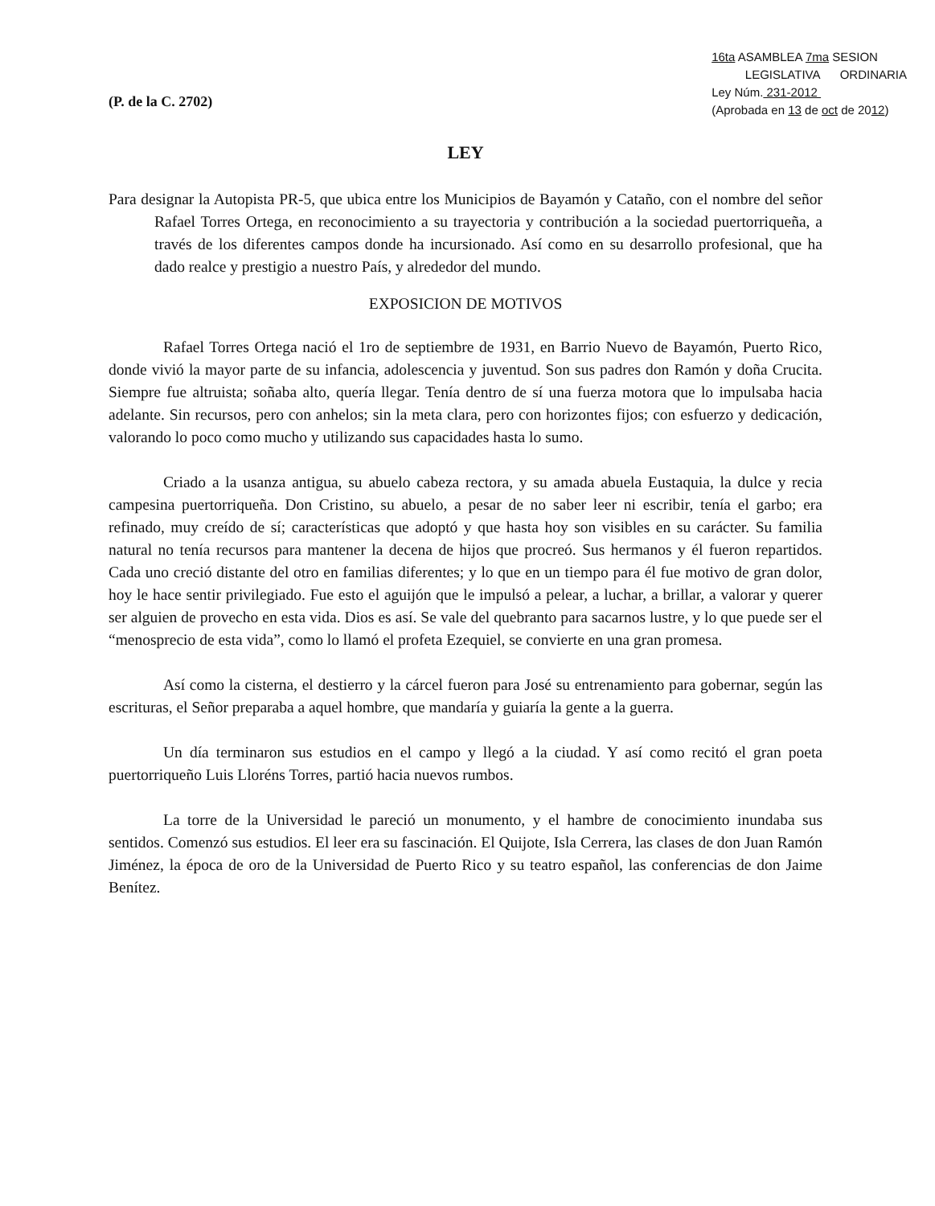(P. de la C. 2702)
16ta ASAMBLEA 7ma SESION
LEGISLATIVA ORDINARIA
Ley Núm. 231-2012
(Aprobada en 13 de oct de 2012)
LEY
Para designar la Autopista PR-5, que ubica entre los Municipios de Bayamón y Cataño, con el nombre del señor Rafael Torres Ortega, en reconocimiento a su trayectoria y contribución a la sociedad puertorriqueña, a través de los diferentes campos donde ha incursionado. Así como en su desarrollo profesional, que ha dado realce y prestigio a nuestro País, y alrededor del mundo.
EXPOSICION DE MOTIVOS
Rafael Torres Ortega nació el 1ro de septiembre de 1931, en Barrio Nuevo de Bayamón, Puerto Rico, donde vivió la mayor parte de su infancia, adolescencia y juventud. Son sus padres don Ramón y doña Crucita. Siempre fue altruista; soñaba alto, quería llegar. Tenía dentro de sí una fuerza motora que lo impulsaba hacia adelante. Sin recursos, pero con anhelos; sin la meta clara, pero con horizontes fijos; con esfuerzo y dedicación, valorando lo poco como mucho y utilizando sus capacidades hasta lo sumo.
Criado a la usanza antigua, su abuelo cabeza rectora, y su amada abuela Eustaquia, la dulce y recia campesina puertorriqueña. Don Cristino, su abuelo, a pesar de no saber leer ni escribir, tenía el garbo; era refinado, muy creído de sí; características que adoptó y que hasta hoy son visibles en su carácter. Su familia natural no tenía recursos para mantener la decena de hijos que procreó. Sus hermanos y él fueron repartidos. Cada uno creció distante del otro en familias diferentes; y lo que en un tiempo para él fue motivo de gran dolor, hoy le hace sentir privilegiado. Fue esto el aguijón que le impulsó a pelear, a luchar, a brillar, a valorar y querer ser alguien de provecho en esta vida. Dios es así. Se vale del quebranto para sacarnos lustre, y lo que puede ser el “menosprecio de esta vida”, como lo llamó el profeta Ezequiel, se convierte en una gran promesa.
Así como la cisterna, el destierro y la cárcel fueron para José su entrenamiento para gobernar, según las escrituras, el Señor preparaba a aquel hombre, que mandaría y guiaría la gente a la guerra.
Un día terminaron sus estudios en el campo y llegó a la ciudad. Y así como recitó el gran poeta puertorriqueño Luis Lloréns Torres, partió hacia nuevos rumbos.
La torre de la Universidad le pareció un monumento, y el hambre de conocimiento inundaba sus sentidos. Comenzó sus estudios. El leer era su fascinación. El Quijote, Isla Cerrera, las clases de don Juan Ramón Jiménez, la época de oro de la Universidad de Puerto Rico y su teatro español, las conferencias de don Jaime Benítez.